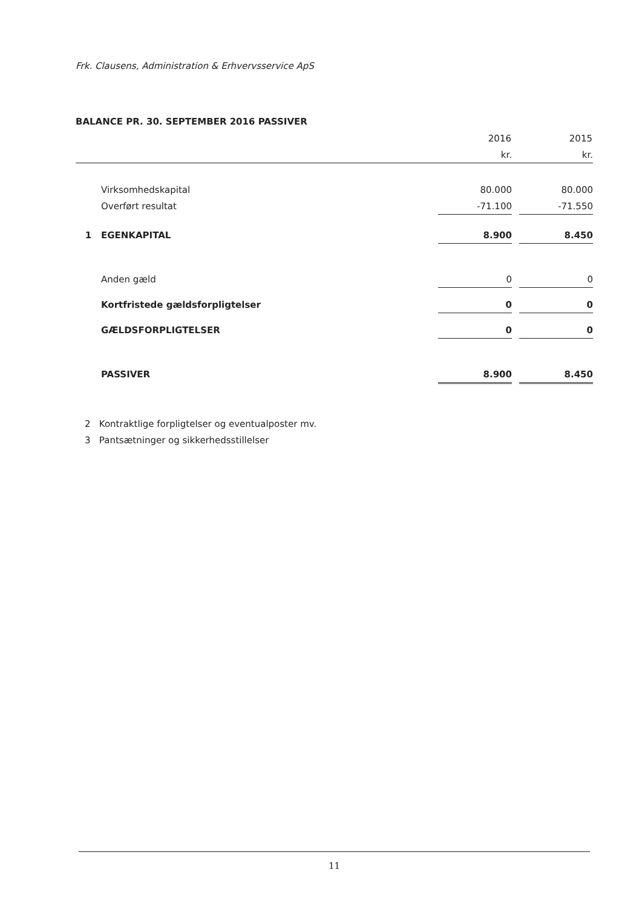Frk. Clausens, Administration & Erhvervsservice ApS
BALANCE PR. 30. SEPTEMBER 2016 PASSIVER
| | | 2016 | | 2015 |
| | | kr. | | kr. |
| | Virksomhedskapital | 80.000 | | 80.000 |
| | Overført resultat | -71.100 | | -71.550 |
| 1 | EGENKAPITAL | 8.900 | | 8.450 |
| | Anden gæld | 0 | | 0 |
| | Kortfristede gældsforpligtelser | 0 | | 0 |
| | GÆLDSFORPLIGTELSER | 0 | | 0 |
| | PASSIVER | 8.900 | | 8.450 |
2 Kontraktlige forpligtelser og eventualposter mv.
3 Pantsætninger og sikkerhedsstillelser
11